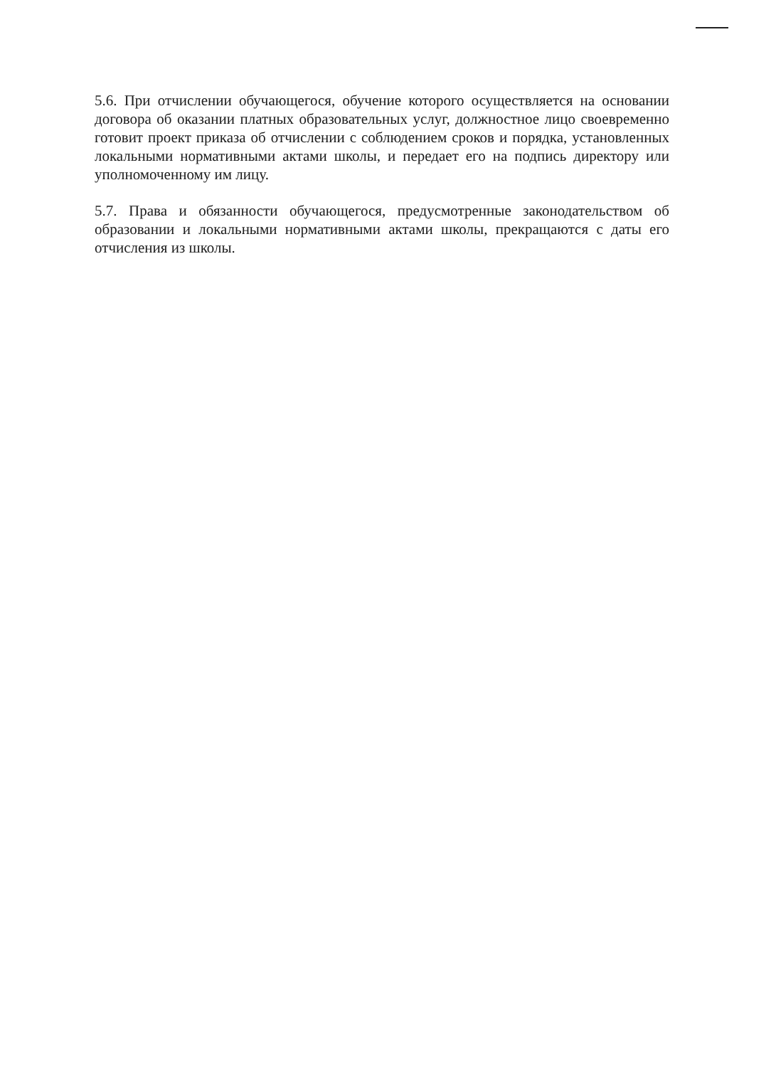5.6. При отчислении обучающегося, обучение которого осуществляется на основании договора об оказании платных образовательных услуг, должностное лицо своевременно готовит проект приказа об отчислении с соблюдением сроков и порядка, установленных локальными нормативными актами школы, и передает его на подпись директору или уполномоченному им лицу.
5.7. Права и обязанности обучающегося, предусмотренные законодательством об образовании и локальными нормативными актами школы, прекращаются с даты его отчисления из школы.